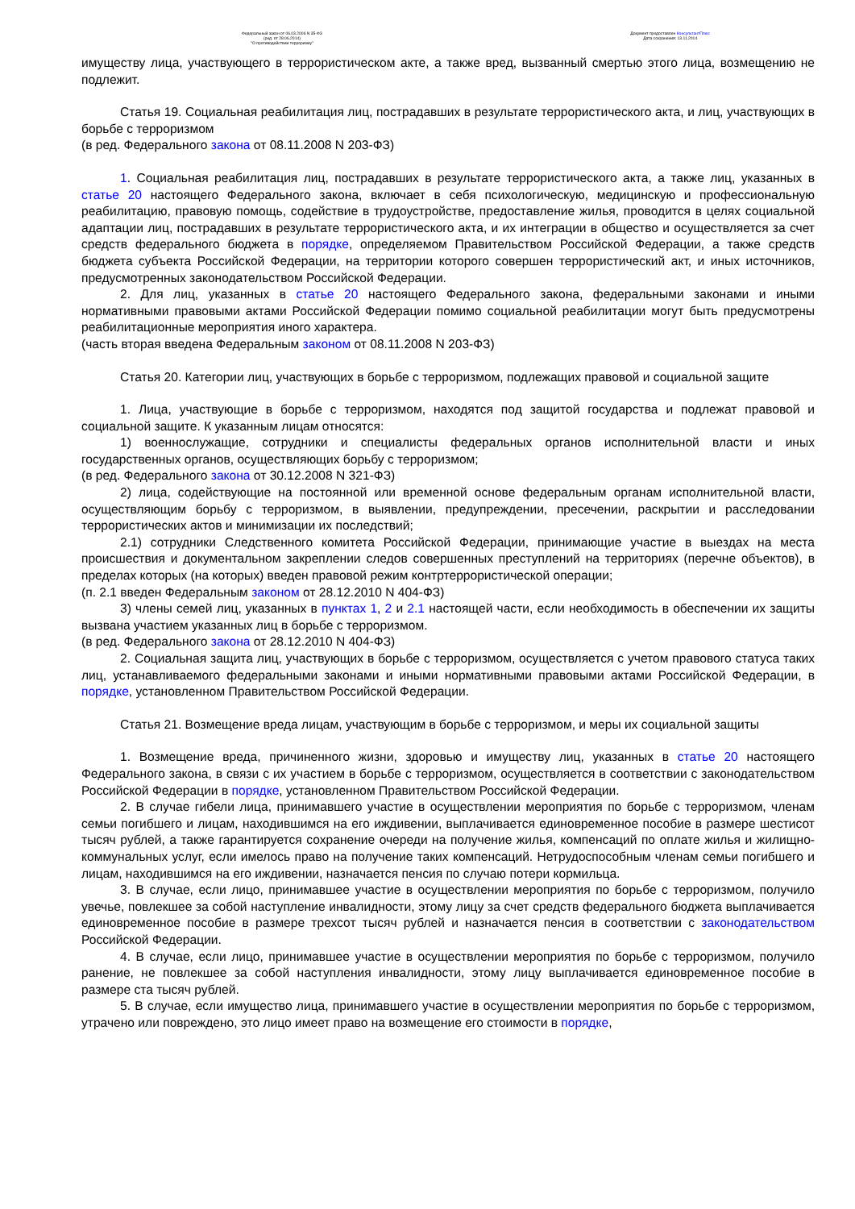Федеральный закон от 06.03.2006 N 35-ФЗ
(ред. от 28.06.2014)
"О противодействии терроризму"
Документ предоставлен КонсультантПлюс
Дата сохранения: 13.11.2014
имуществу лица, участвующего в террористическом акте, а также вред, вызванный смертью этого лица, возмещению не подлежит.
Статья 19. Социальная реабилитация лиц, пострадавших в результате террористического акта, и лиц, участвующих в борьбе с терроризмом
(в ред. Федерального закона от 08.11.2008 N 203-ФЗ)
1. Социальная реабилитация лиц, пострадавших в результате террористического акта, а также лиц, указанных в статье 20 настоящего Федерального закона, включает в себя психологическую, медицинскую и профессиональную реабилитацию, правовую помощь, содействие в трудоустройстве, предоставление жилья, проводится в целях социальной адаптации лиц, пострадавших в результате террористического акта, и их интеграции в общество и осуществляется за счет средств федерального бюджета в порядке, определяемом Правительством Российской Федерации, а также средств бюджета субъекта Российской Федерации, на территории которого совершен террористический акт, и иных источников, предусмотренных законодательством Российской Федерации.
2. Для лиц, указанных в статье 20 настоящего Федерального закона, федеральными законами и иными нормативными правовыми актами Российской Федерации помимо социальной реабилитации могут быть предусмотрены реабилитационные мероприятия иного характера.
(часть вторая введена Федеральным законом от 08.11.2008 N 203-ФЗ)
Статья 20. Категории лиц, участвующих в борьбе с терроризмом, подлежащих правовой и социальной защите
1. Лица, участвующие в борьбе с терроризмом, находятся под защитой государства и подлежат правовой и социальной защите. К указанным лицам относятся:
1) военнослужащие, сотрудники и специалисты федеральных органов исполнительной власти и иных государственных органов, осуществляющих борьбу с терроризмом;
(в ред. Федерального закона от 30.12.2008 N 321-ФЗ)
2) лица, содействующие на постоянной или временной основе федеральным органам исполнительной власти, осуществляющим борьбу с терроризмом, в выявлении, предупреждении, пресечении, раскрытии и расследовании террористических актов и минимизации их последствий;
2.1) сотрудники Следственного комитета Российской Федерации, принимающие участие в выездах на места происшествия и документальном закреплении следов совершенных преступлений на территориях (перечне объектов), в пределах которых (на которых) введен правовой режим контртеррористической операции;
(п. 2.1 введен Федеральным законом от 28.12.2010 N 404-ФЗ)
3) члены семей лиц, указанных в пунктах 1, 2 и 2.1 настоящей части, если необходимость в обеспечении их защиты вызвана участием указанных лиц в борьбе с терроризмом.
(в ред. Федерального закона от 28.12.2010 N 404-ФЗ)
2. Социальная защита лиц, участвующих в борьбе с терроризмом, осуществляется с учетом правового статуса таких лиц, устанавливаемого федеральными законами и иными нормативными правовыми актами Российской Федерации, в порядке, установленном Правительством Российской Федерации.
Статья 21. Возмещение вреда лицам, участвующим в борьбе с терроризмом, и меры их социальной защиты
1. Возмещение вреда, причиненного жизни, здоровью и имуществу лиц, указанных в статье 20 настоящего Федерального закона, в связи с их участием в борьбе с терроризмом, осуществляется в соответствии с законодательством Российской Федерации в порядке, установленном Правительством Российской Федерации.
2. В случае гибели лица, принимавшего участие в осуществлении мероприятия по борьбе с терроризмом, членам семьи погибшего и лицам, находившимся на его иждивении, выплачивается единовременное пособие в размере шестисот тысяч рублей, а также гарантируется сохранение очереди на получение жилья, компенсаций по оплате жилья и жилищно-коммунальных услуг, если имелось право на получение таких компенсаций. Нетрудоспособным членам семьи погибшего и лицам, находившимся на его иждивении, назначается пенсия по случаю потери кормильца.
3. В случае, если лицо, принимавшее участие в осуществлении мероприятия по борьбе с терроризмом, получило увечье, повлекшее за собой наступление инвалидности, этому лицу за счет средств федерального бюджета выплачивается единовременное пособие в размере трехсот тысяч рублей и назначается пенсия в соответствии с законодательством Российской Федерации.
4. В случае, если лицо, принимавшее участие в осуществлении мероприятия по борьбе с терроризмом, получило ранение, не повлекшее за собой наступления инвалидности, этому лицу выплачивается единовременное пособие в размере ста тысяч рублей.
5. В случае, если имущество лица, принимавшего участие в осуществлении мероприятия по борьбе с терроризмом, утрачено или повреждено, это лицо имеет право на возмещение его стоимости в порядке,